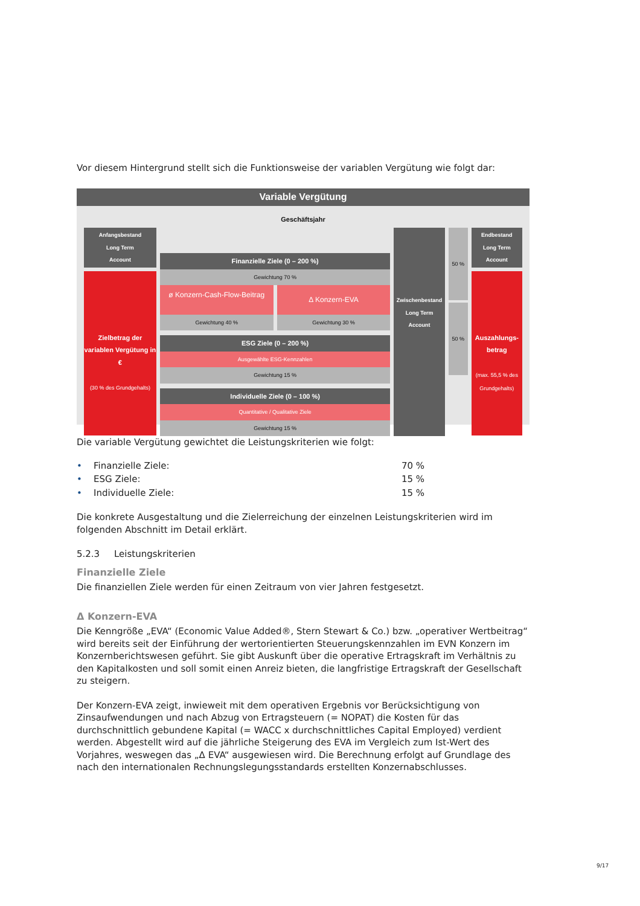Vor diesem Hintergrund stellt sich die Funktionsweise der variablen Vergütung wie folgt dar:
Variable Vergütung
Geschäftsjahr
Anfangsbestand
Long Term
Account
Zielbetrag der variablen Vergütung in €
(30 % des Grundgehalts)
Finanzielle Ziele (0 – 200 %)
Gewichtung 70 %
ø Konzern-Cash-Flow-Beitrag
Δ Konzern-EVA
Gewichtung 40 % Gewichtung 30 %
ESG Ziele (0 – 200 %)
Ausgewählte ESG-Kennzahlen
Gewichtung 15 %
Individuelle Ziele (0 – 100 %)
Quantitative / Qualitative Ziele
Gewichtung 15 %
Zwischenbestand
Long Term
Account
50 %
50 %
Endbestand
Long Term
Account
Auszahlungs-betrag
(max. 55,5 % des Grundgehalts)
Die variable Vergütung gewichtet die Leistungskriterien wie folgt:
• Finanzielle Ziele: 70 %
• ESG Ziele: 15 %
• Individuelle Ziele: 15 %
Die konkrete Ausgestaltung und die Zielerreichung der einzelnen Leistungskriterien wird im folgenden Abschnitt im Detail erklärt.
5.2.3 Leistungskriterien
Finanzielle Ziele
Die finanziellen Ziele werden für einen Zeitraum von vier Jahren festgesetzt.
Δ Konzern-EVA
Die Kenngröße „EVA“ (Economic Value Added®, Stern Stewart & Co.) bzw. „operativer Wertbeitrag“ wird bereits seit der Einführung der wertorientierten Steuerungskennzahlen im EVN Konzern im Konzernberichtswesen geführt. Sie gibt Auskunft über die operative Ertragskraft im Verhältnis zu den Kapitalkosten und soll somit einen Anreiz bieten, die langfristige Ertragskraft der Gesellschaft zu steigern.
Der Konzern-EVA zeigt, inwieweit mit dem operativen Ergebnis vor Berücksichtigung von Zinsaufwendungen und nach Abzug von Ertragsteuern (= NOPAT) die Kosten für das durchschnittlich gebundene Kapital (= WACC x durchschnittliches Capital Employed) verdient werden. Abgestellt wird auf die jährliche Steigerung des EVA im Vergleich zum Ist-Wert des Vorjahres, weswegen das „Δ EVA“ ausgewiesen wird. Die Berechnung erfolgt auf Grundlage des nach den internationalen Rechnungslegungsstandards erstellten Konzernabschlusses.
9/17